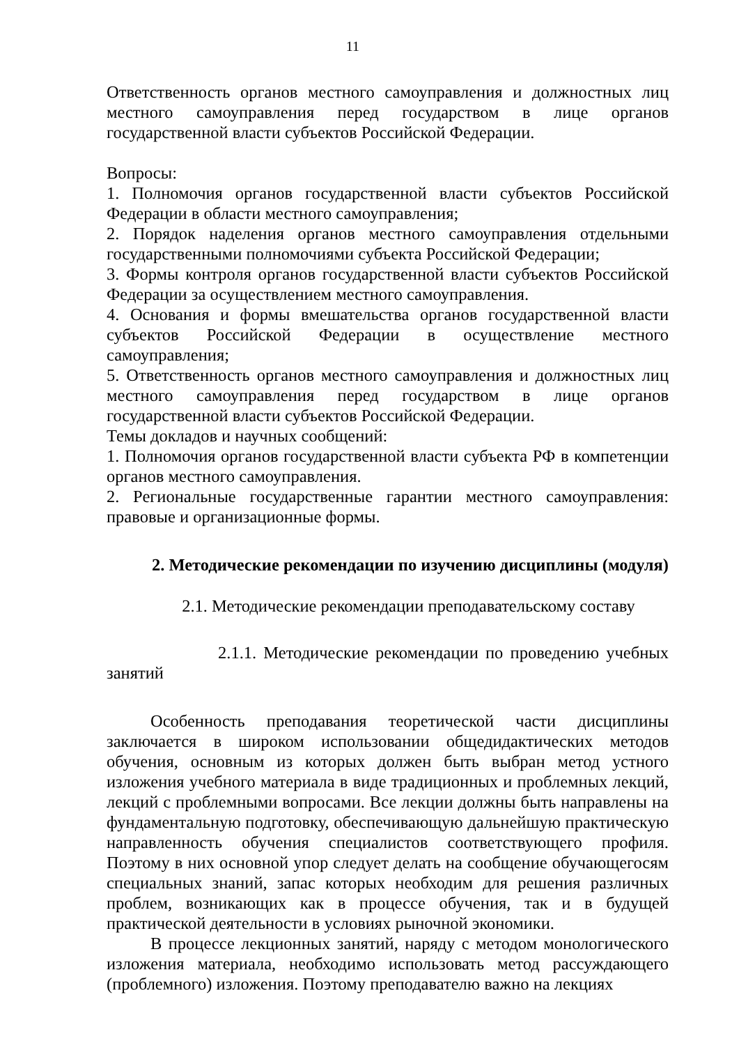11
Ответственность органов местного самоуправления и должностных лиц местного самоуправления перед государством в лице органов государственной власти субъектов Российской Федерации.
Вопросы:
1. Полномочия органов государственной власти субъектов Российской Федерации в области местного самоуправления;
2. Порядок наделения органов местного самоуправления отдельными государственными полномочиями субъекта Российской Федерации;
3. Формы контроля органов государственной власти субъектов Российской Федерации за осуществлением местного самоуправления.
4. Основания и формы вмешательства органов государственной власти субъектов Российской Федерации в осуществление местного самоуправления;
5. Ответственность органов местного самоуправления и должностных лиц местного самоуправления перед государством в лице органов государственной власти субъектов Российской Федерации.
Темы докладов и научных сообщений:
1. Полномочия органов государственной власти субъекта РФ в компетенции органов местного самоуправления.
2. Региональные государственные гарантии местного самоуправления: правовые и организационные формы.
2. Методические рекомендации по изучению дисциплины (модуля)
2.1. Методические рекомендации преподавательскому составу
2.1.1. Методические рекомендации по проведению учебных занятий
Особенность преподавания теоретической части дисциплины заключается в широком использовании общедидактических методов обучения, основным из которых должен быть выбран метод устного изложения учебного материала в виде традиционных и проблемных лекций, лекций с проблемными вопросами. Все лекции должны быть направлены на фундаментальную подготовку, обеспечивающую дальнейшую практическую направленность обучения специалистов соответствующего профиля. Поэтому в них основной упор следует делать на сообщение обучающегосям специальных знаний, запас которых необходим для решения различных проблем, возникающих как в процессе обучения, так и в будущей практической деятельности в условиях рыночной экономики.
В процессе лекционных занятий, наряду с методом монологического изложения материала, необходимо использовать метод рассуждающего (проблемного) изложения. Поэтому преподавателю важно на лекциях